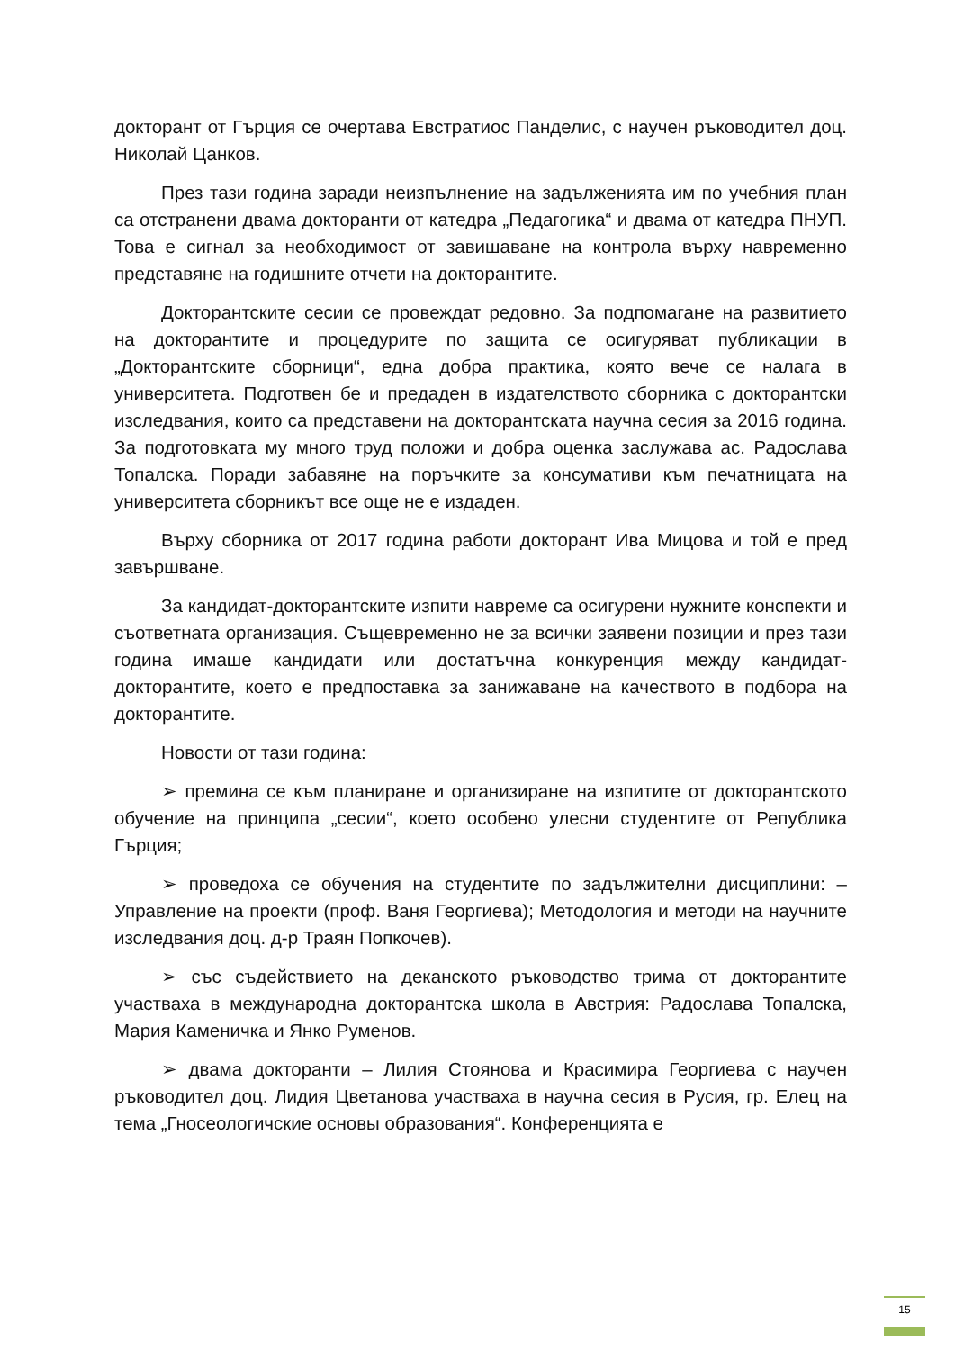докторант от Гърция се очертава Евстратиос Панделис, с научен ръководител доц. Николай Цанков.
През тази година заради неизпълнение на задълженията им по учебния план са отстранени двама докторанти от катедра „Педагогика“ и двама от катедра ПНУП. Това е сигнал за необходимост от завишаване на контрола върху навременно представяне на годишните отчети на докторантите.
Докторантските сесии се провеждат редовно. За подпомагане на развитието на докторантите и процедурите по защита се осигуряват публикации в „Докторантските сборници“, една добра практика, която вече се налага в университета. Подготвен бе и предаден в издателството сборника с докторантски изследвания, които са представени на докторантската научна сесия за 2016 година. За подготовката му много труд положи и добра оценка заслужава ас. Радослава Топалска. Поради забавяне на поръчките за консумативи към печатницата на университета сборникът все още не е издаден.
Върху сборника от 2017 година работи докторант Ива Мицова и той е пред завършване.
За кандидат-докторантските изпити навреме са осигурени нужните конспекти и съответната организация. Същевременно не за всички заявени позиции и през тази година имаше кандидати или достатъчна конкуренция между кандидат-докторантите, което е предпоставка за занижаване на качеството в подбора на докторантите.
Новости от тази година:
➢ премина се към планиране и организиране на изпитите от докторантското обучение на принципа „сесии“, което особено улесни студентите от Република Гърция;
➢ проведоха се обучения на студентите по задължителни дисциплини: – Управление на проекти (проф. Ваня Георгиева); Методология и методи на научните изследвания доц. д-р Траян Попкочев).
➢ със съдействието на деканското ръководство трима от докторантите участваха в международна докторантска школа в Австрия: Радослава Топалска, Мария Каменичка и Янко Руменов.
➢ двама докторанти – Лилия Стоянова и Красимира Георгиева с научен ръководител доц. Лидия Цветанова участваха в научна сесия в Русия, гр. Елец на тема „Гносеологичские основы образования“. Конференцията е
15